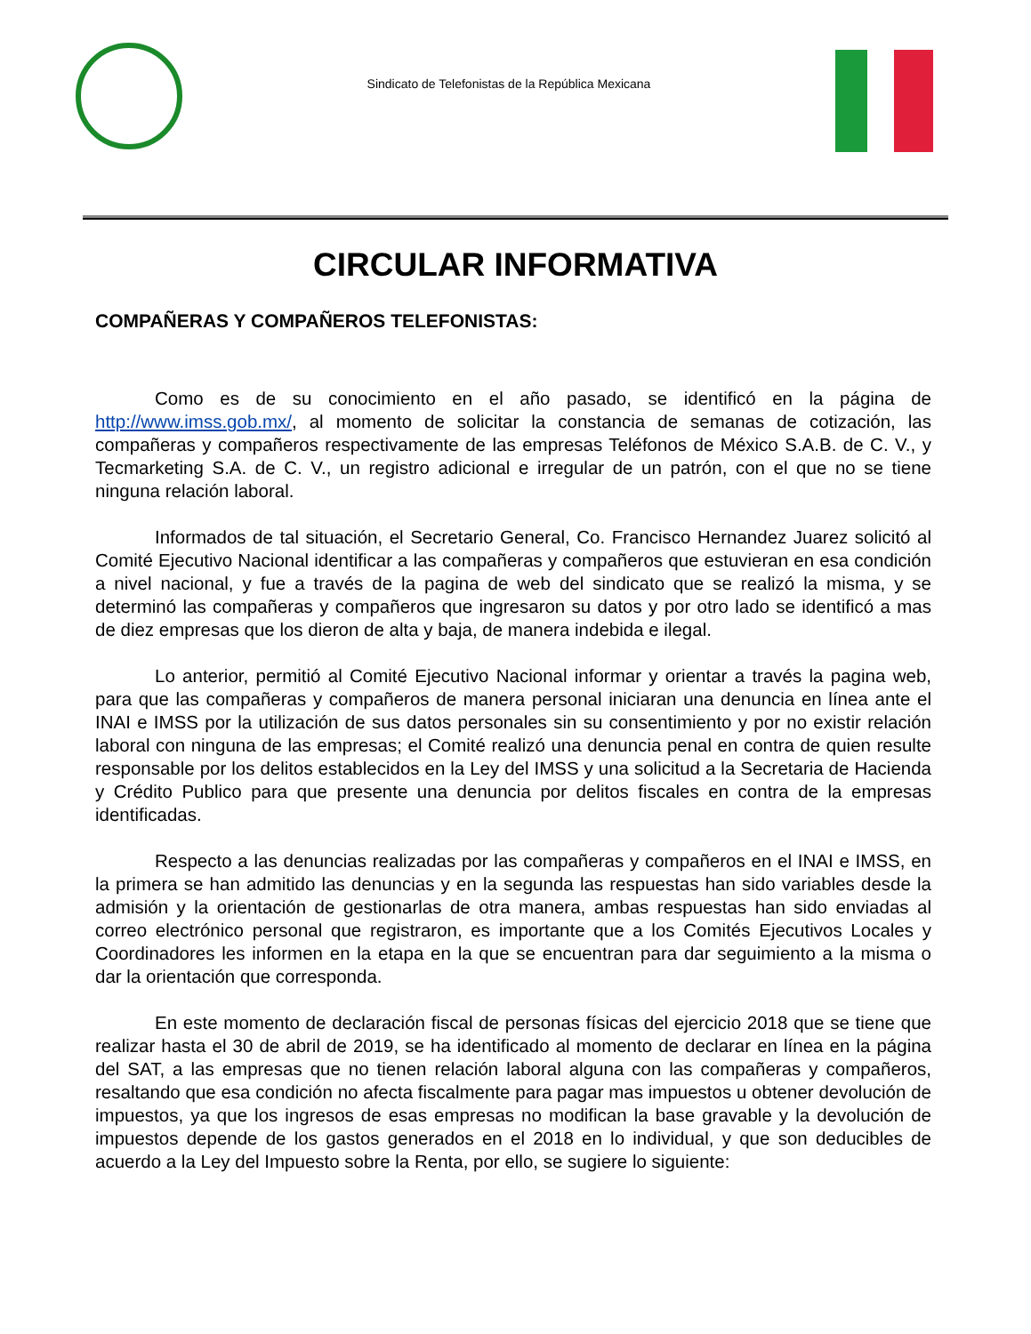Sindicato de Telefonistas de la República Mexicana
CIRCULAR INFORMATIVA
COMPAÑERAS Y COMPAÑEROS TELEFONISTAS:
Como es de su conocimiento en el año pasado, se identificó en la página de http://www.imss.gob.mx/, al momento de solicitar la constancia de semanas de cotización, las compañeras y compañeros respectivamente de las empresas Teléfonos de México S.A.B. de C. V., y Tecmarketing S.A. de C. V., un registro adicional e irregular de un patrón, con el que no se tiene ninguna relación laboral.
Informados de tal situación, el Secretario General, Co. Francisco Hernandez Juarez solicitó al Comité Ejecutivo Nacional identificar a las compañeras y compañeros que estuvieran en esa condición a nivel nacional, y fue a través de la pagina de web del sindicato que se realizó la misma, y se determinó las compañeras y compañeros que ingresaron su datos y por otro lado se identificó a mas de diez empresas que los dieron de alta y baja, de manera indebida e ilegal.
Lo anterior, permitió al Comité Ejecutivo Nacional informar y orientar a través la pagina web, para que las compañeras y compañeros de manera personal iniciaran una denuncia en línea ante el INAI e IMSS por la utilización de sus datos personales sin su consentimiento y por no existir relación laboral con ninguna de las empresas; el Comité realizó una denuncia penal en contra de quien resulte responsable por los delitos establecidos en la Ley del IMSS y una solicitud a la Secretaria de Hacienda y Crédito Publico para que presente una denuncia por delitos fiscales en contra de la empresas identificadas.
Respecto a las denuncias realizadas por las compañeras y compañeros en el INAI e IMSS, en la primera se han admitido las denuncias y en la segunda las respuestas han sido variables desde la admisión y la orientación de gestionarlas de otra manera, ambas respuestas han sido enviadas al correo electrónico personal que registraron, es importante que a los Comités Ejecutivos Locales y Coordinadores les informen en la etapa en la que se encuentran para dar seguimiento a la misma o dar la orientación que corresponda.
En este momento de declaración fiscal de personas físicas del ejercicio 2018 que se tiene que realizar hasta el 30 de abril de 2019, se ha identificado al momento de declarar en línea en la página del SAT, a las empresas que no tienen relación laboral alguna con las compañeras y compañeros, resaltando que esa condición no afecta fiscalmente para pagar mas impuestos u obtener devolución de impuestos, ya que los ingresos de esas empresas no modifican la base gravable y la devolución de impuestos depende de los gastos generados en el 2018 en lo individual, y que son deducibles de acuerdo a la Ley del Impuesto sobre la Renta, por ello, se sugiere lo siguiente: